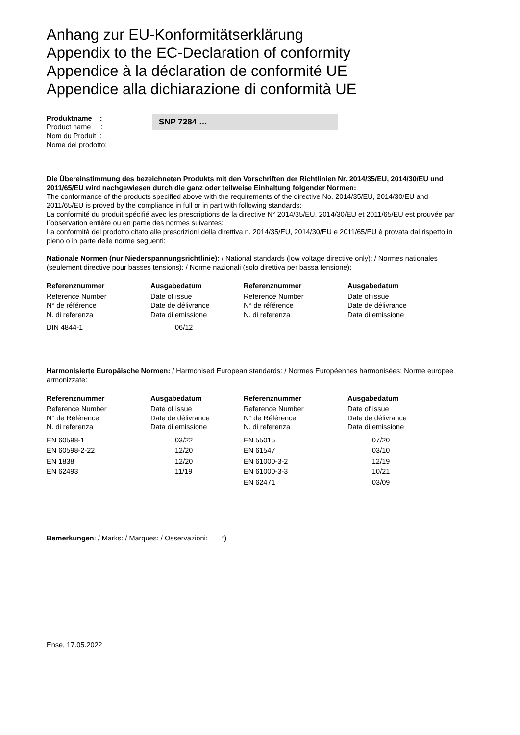Anhang zur EU-Konformitätserklärung
Appendix to the EC-Declaration of conformity
Appendice à la déclaration de conformité UE
Appendice alla dichiarazione di conformità UE
Produktname :
Product name :
Nom du Produit :
Nome del prodotto:
SNP 7284 …
Die Übereinstimmung des bezeichneten Produkts mit den Vorschriften der Richtlinien Nr. 2014/35/EU, 2014/30/EU und 2011/65/EU wird nachgewiesen durch die ganz oder teilweise Einhaltung folgender Normen:
The conformance of the products specified above with the requirements of the directive No. 2014/35/EU, 2014/30/EU and 2011/65/EU is proved by the compliance in full or in part with following standards:
La conformité du produit spécifié avec les prescriptions de la directive N° 2014/35/EU, 2014/30/EU et 2011/65/EU est prouvée par l`observation entière ou en partie des normes suivantes:
La conformità del prodotto citato alle prescrizioni della direttiva n. 2014/35/EU, 2014/30/EU e 2011/65/EU è provata dal rispetto in pieno o in parte delle norme seguenti:
Nationale Normen (nur Niederspannungsrichtlinie): / National standards (low voltage directive only): / Normes nationales (seulement directive pour basses tensions): / Norme nazionali (solo direttiva per bassa tensione):
| Referenznummer | Ausgabedatum | Referenznummer | Ausgabedatum |
| --- | --- | --- | --- |
| Reference Number N° de référence N. di referenza | Date of issue Date de délivrance Data di emissione | Reference Number N° de référence N. di referenza | Date of issue Date de délivrance Data di emissione |
| DIN 4844-1 | 06/12 | | |
Harmonisierte Europäische Normen: / Harmonised European standards: / Normes Européennes harmonisées: Norme europee armonizzate:
| Referenznummer | Ausgabedatum | Referenznummer | Ausgabedatum |
| --- | --- | --- | --- |
| Reference Number N° de Référence N. di referenza | Date of issue Date de délivrance Data di emissione | Reference Number N° de Référence N. di referenza | Date of issue Date de délivrance Data di emissione |
| EN 60598-1 | 03/22 | EN 55015 | 07/20 |
| EN 60598-2-22 | 12/20 | EN 61547 | 03/10 |
| EN 1838 | 12/20 | EN 61000-3-2 | 12/19 |
| EN 62493 | 11/19 | EN 61000-3-3 | 10/21 |
| | | EN 62471 | 03/09 |
Bemerkungen: / Marks: / Marques: / Osservazioni: *)
Ense, 17.05.2022